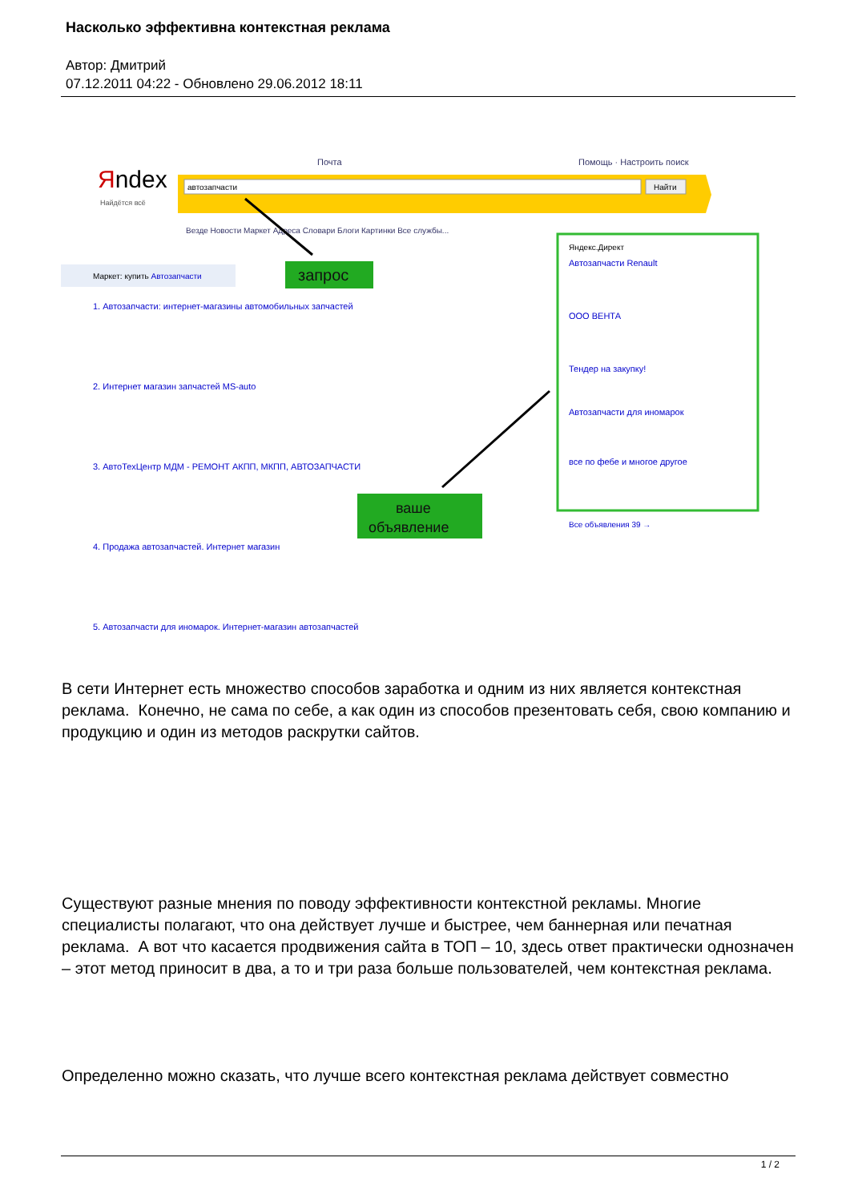Насколько эффективна контекстная реклама
Автор: Дмитрий
07.12.2011 04:22 - Обновлено 29.06.2012 18:11
Яndex
Найдётся всё
Почта
Помощь · Настроить поиск
автозапчасти
Найти
Везде Новости Маркет Адреса Словари Блоги Картинки Все службы...
Маркет: купить Автозапчасти
запрос
1. Автозапчасти: интернет-магазины автомобильных запчастей
2. Интернет магазин запчастей MS-auto
3. АвтоТехЦентр МДМ - РЕМОНТ АКПП, МКПП, АВТОЗАПЧАСТИ
4. Продажа автозапчастей. Интернет магазин
5. Автозапчасти для иномарок. Интернет-магазин автозапчастей
ваше
объявление
Яндекс.Директ
Автозапчасти Renault
ООО ВЕНТА
Тендер на закупку!
Автозапчасти для иномарок
все по фебе и многое другое
Все объявления 39 →
В сети Интернет есть множество способов заработка и одним из них является контекстная реклама. Конечно, не сама по себе, а как один из способов презентовать себя, свою компанию и продукцию и один из методов раскрутки сайтов.
Существуют разные мнения по поводу эффективности контекстной рекламы. Многие специалисты полагают, что она действует лучше и быстрее, чем баннерная или печатная реклама. А вот что касается продвижения сайта в ТОП – 10, здесь ответ практически однозначен – этот метод приносит в два, а то и три раза больше пользователей, чем контекстная реклама.
Определенно можно сказать, что лучше всего контекстная реклама действует совместно
1 / 2